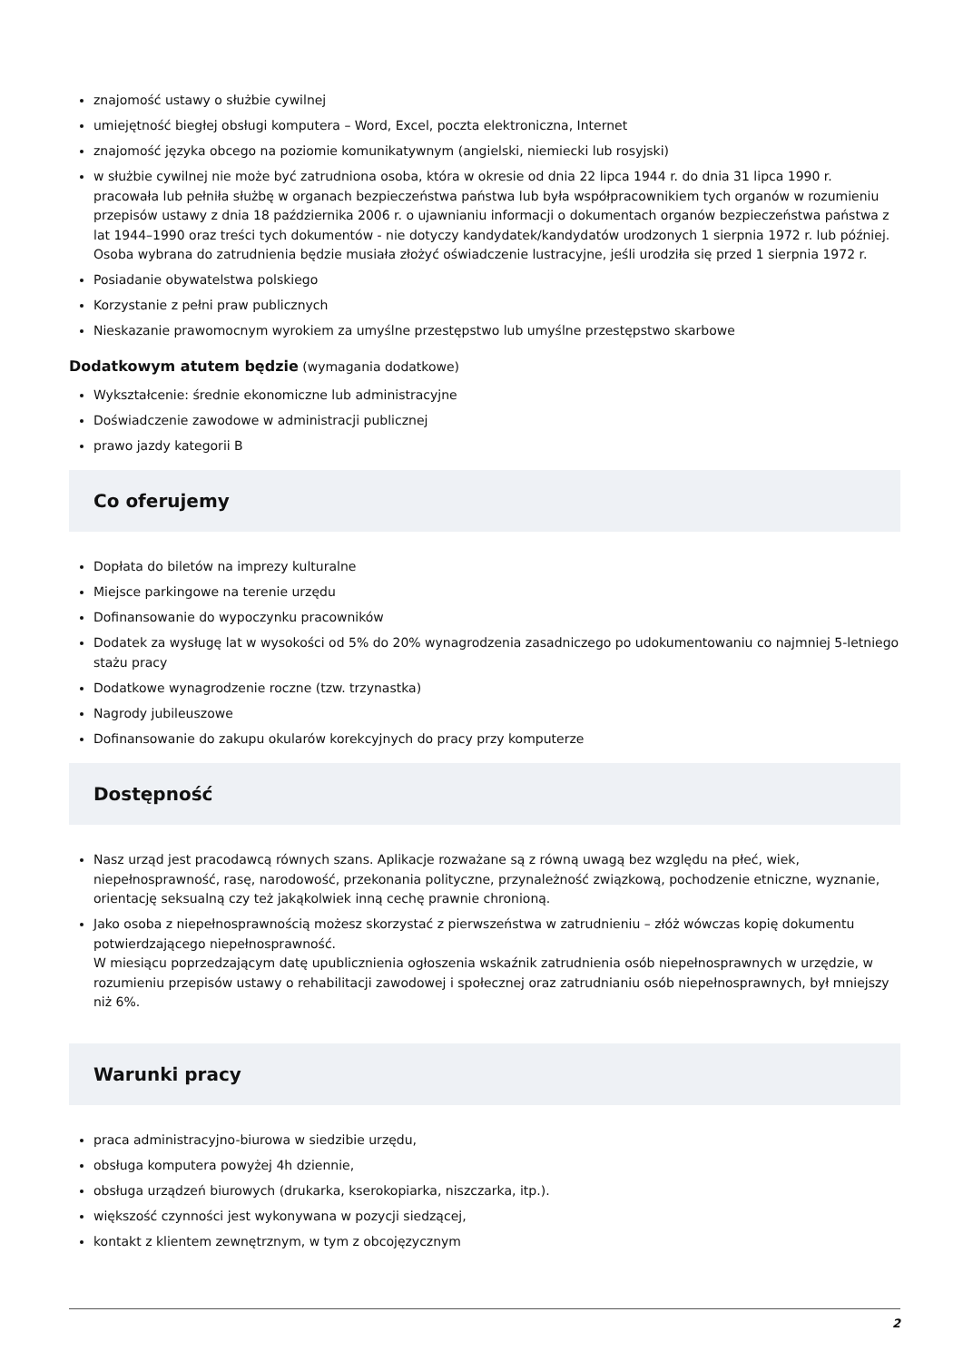znajomość ustawy o służbie cywilnej
umiejętność biegłej obsługi komputera – Word, Excel, poczta elektroniczna, Internet
znajomość języka obcego na poziomie komunikatywnym (angielski, niemiecki lub rosyjski)
w służbie cywilnej nie może być zatrudniona osoba, która w okresie od dnia 22 lipca 1944 r. do dnia 31 lipca 1990 r. pracowała lub pełniła służbę w organach bezpieczeństwa państwa lub była współpracownikiem tych organów w rozumieniu przepisów ustawy z dnia 18 października 2006 r. o ujawnianiu informacji o dokumentach organów bezpieczeństwa państwa z lat 1944–1990 oraz treści tych dokumentów - nie dotyczy kandydatek/kandydatów urodzonych 1 sierpnia 1972 r. lub później. Osoba wybrana do zatrudnienia będzie musiała złożyć oświadczenie lustracyjne, jeśli urodziła się przed 1 sierpnia 1972 r.
Posiadanie obywatelstwa polskiego
Korzystanie z pełni praw publicznych
Nieskazanie prawomocnym wyrokiem za umyślne przestępstwo lub umyślne przestępstwo skarbowe
Dodatkowym atutem będzie (wymagania dodatkowe)
Wykształcenie: średnie ekonomiczne lub administracyjne
Doświadczenie zawodowe w administracji publicznej
prawo jazdy kategorii B
Co oferujemy
Dopłata do biletów na imprezy kulturalne
Miejsce parkingowe na terenie urzędu
Dofinansowanie do wypoczynku pracowników
Dodatek za wysługę lat w wysokości od 5% do 20% wynagrodzenia zasadniczego po udokumentowaniu co najmniej 5-letniego stażu pracy
Dodatkowe wynagrodzenie roczne (tzw. trzynastka)
Nagrody jubileuszowe
Dofinansowanie do zakupu okularów korekcyjnych do pracy przy komputerze
Dostępność
Nasz urząd jest pracodawcą równych szans. Aplikacje rozważane są z równą uwagą bez względu na płeć, wiek, niepełnosprawność, rasę, narodowość, przekonania polityczne, przynależność związkową, pochodzenie etniczne, wyznanie, orientację seksualną czy też jakąkolwiek inną cechę prawnie chronioną.
Jako osoba z niepełnosprawnością możesz skorzystać z pierwszeństwa w zatrudnieniu – złóż wówczas kopię dokumentu potwierdzającego niepełnosprawność.
W miesiącu poprzedzającym datę upublicznienia ogłoszenia wskaźnik zatrudnienia osób niepełnosprawnych w urzędzie, w rozumieniu przepisów ustawy o rehabilitacji zawodowej i społecznej oraz zatrudnianiu osób niepełnosprawnych, był mniejszy niż 6%.
Warunki pracy
praca administracyjno-biurowa w siedzibie urzędu,
obsługa komputera powyżej 4h dziennie,
obsługa urządzeń biurowych (drukarka, kserokopiarka, niszczarka, itp.).
większość czynności jest wykonywana w pozycji siedzącej,
kontakt z klientem zewnętrznym, w tym z obcojęzycznym
2